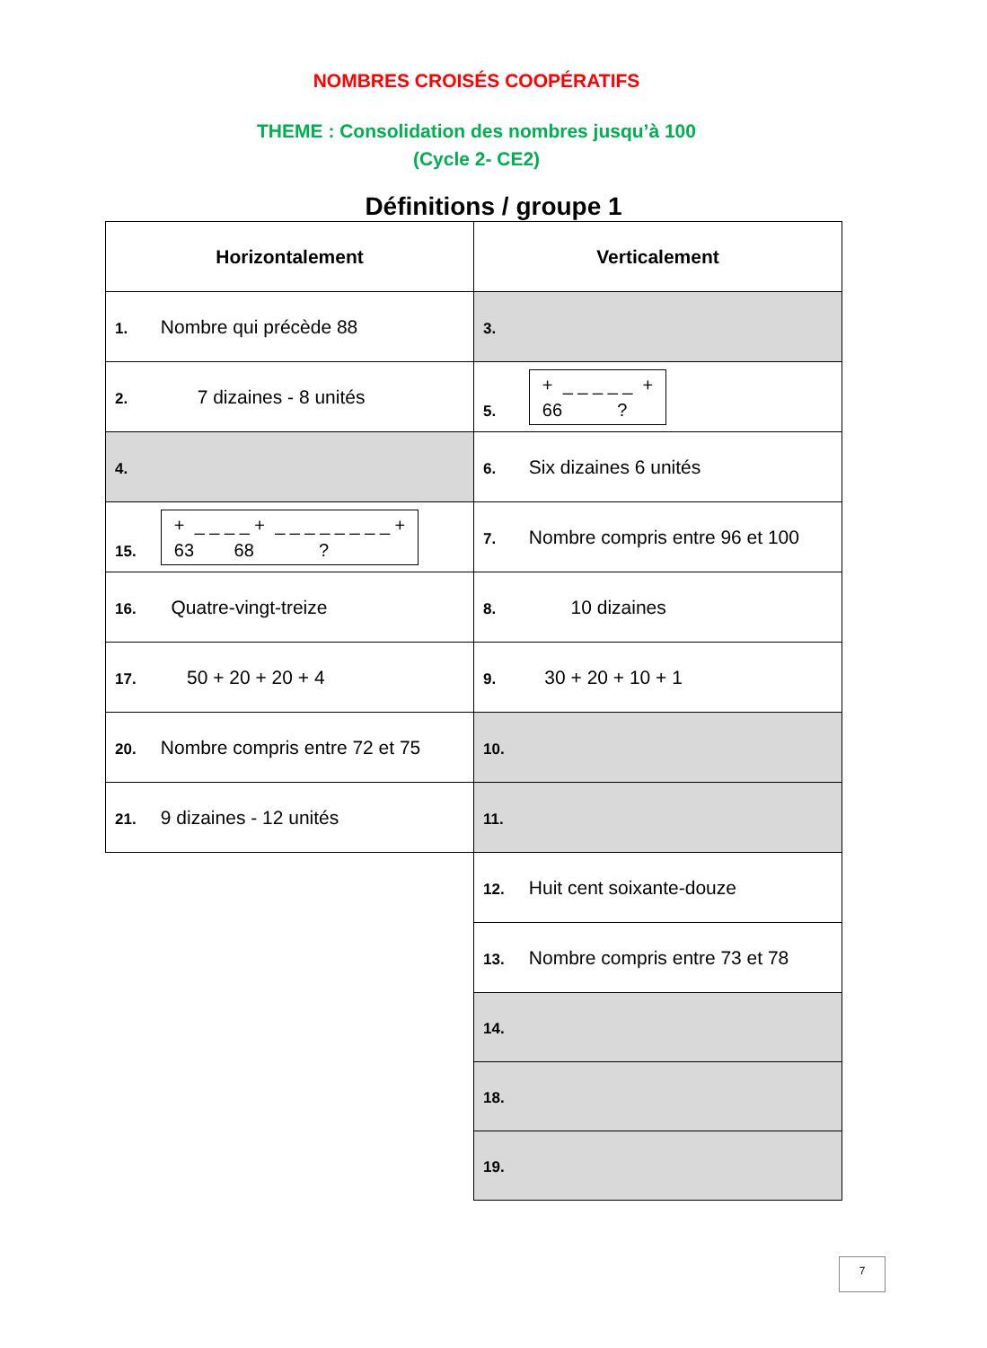NOMBRES CROISÉS COOPÉRATIFS
THEME : Consolidation des nombres jusqu’à 100
(Cycle 2- CE2)
Définitions / groupe 1
| Horizontalement | Verticalement |
| --- | --- |
| 1. Nombre qui précède 88 | 3. |
| 2. 7 dizaines - 8 unités | 5. + _ _ _ _ _ + 66 ? |
| 4. | 6. Six dizaines 6 unités |
| 15. + _ _ _ _ + _ _ _ _ _ _ _ _ + 63 68 ? | 7. Nombre compris entre 96 et 100 |
| 16. Quatre-vingt-treize | 8. 10 dizaines |
| 17. 50 + 20 + 20 + 4 | 9. 30 + 20 + 10 + 1 |
| 20. Nombre compris entre 72 et 75 | 10. |
| 21. 9 dizaines - 12 unités | 11. |
| | 12. Huit cent soixante-douze |
| | 13. Nombre compris entre 73 et 78 |
| | 14. |
| | 18. |
| | 19. |
7